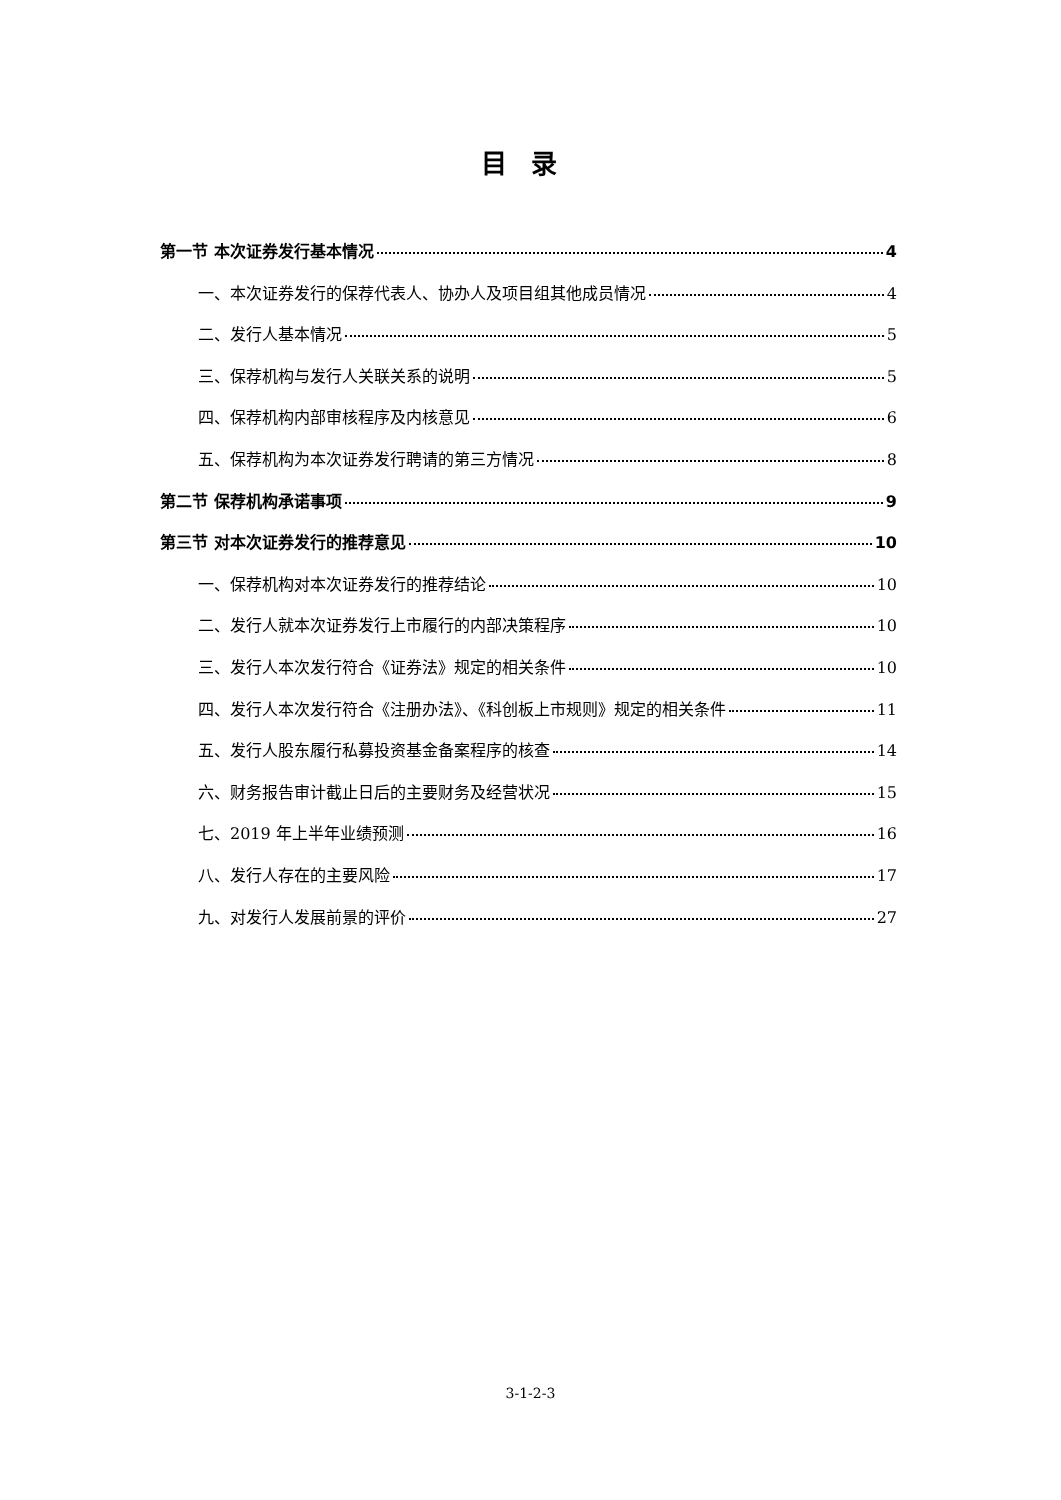目录
第一节 本次证券发行基本情况 4
一、本次证券发行的保荐代表人、协办人及项目组其他成员情况 4
二、发行人基本情况 5
三、保荐机构与发行人关联关系的说明 5
四、保荐机构内部审核程序及内核意见 6
五、保荐机构为本次证券发行聘请的第三方情况 8
第二节 保荐机构承诺事项 9
第三节 对本次证券发行的推荐意见 10
一、保荐机构对本次证券发行的推荐结论 10
二、发行人就本次证券发行上市履行的内部决策程序 10
三、发行人本次发行符合《证券法》规定的相关条件 10
四、发行人本次发行符合《注册办法》、《科创板上市规则》规定的相关条件 11
五、发行人股东履行私募投资基金备案程序的核查 14
六、财务报告审计截止日后的主要财务及经营状况 15
七、2019 年上半年业绩预测 16
八、发行人存在的主要风险 17
九、对发行人发展前景的评价 27
3-1-2-3